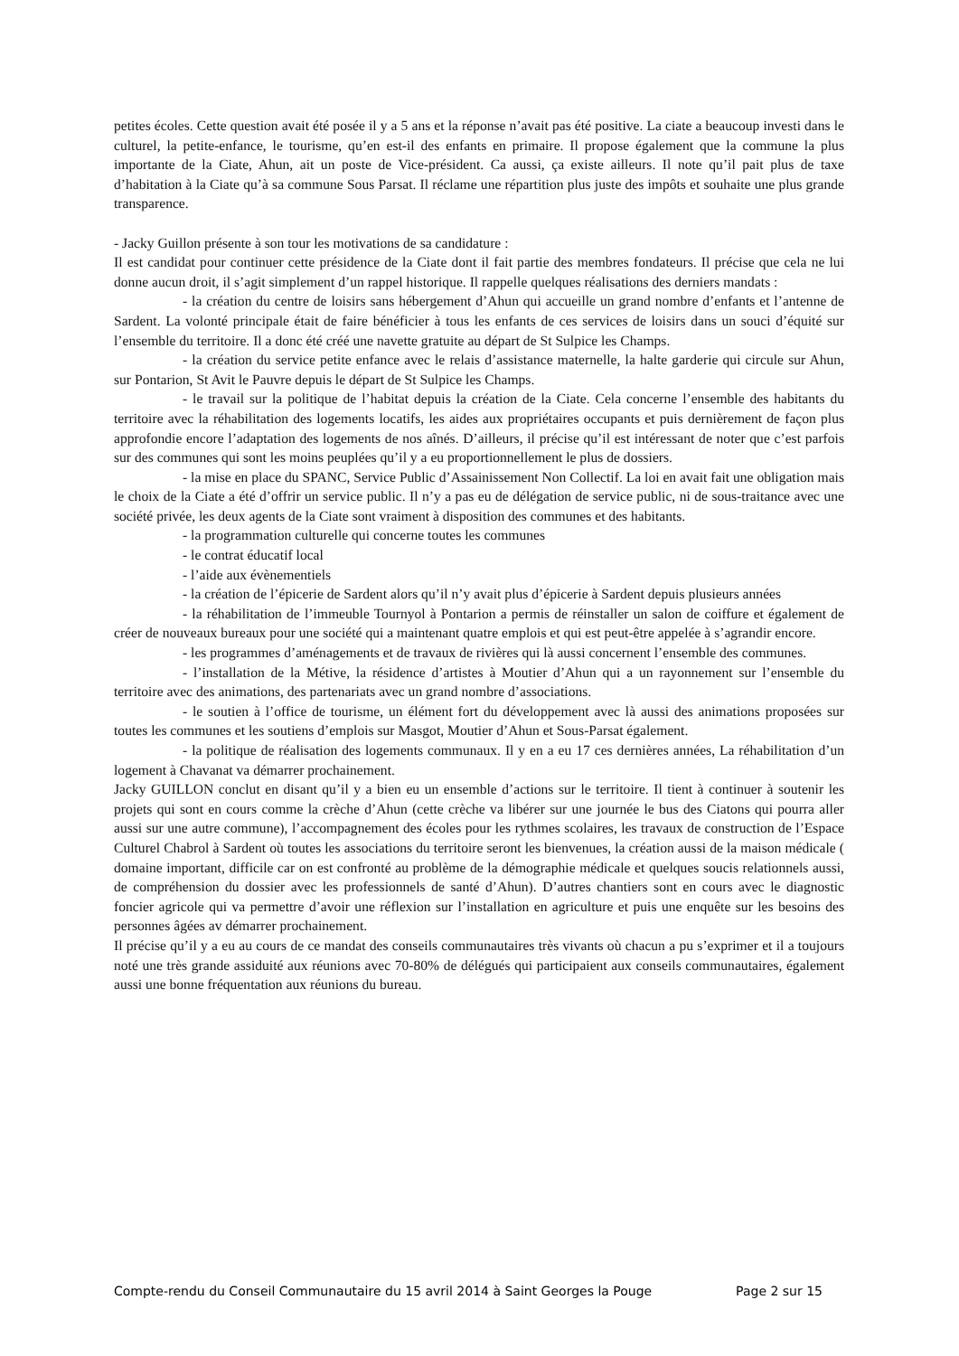petites écoles. Cette question avait été posée il y a 5 ans et la réponse n’avait pas été positive. La ciate a beaucoup investi dans le culturel, la petite-enfance, le tourisme, qu’en est-il des enfants en primaire. Il propose également que la commune la plus importante de la Ciate, Ahun, ait un poste de Vice-président. Ca aussi, ça existe ailleurs. Il note qu’il pait plus de taxe d’habitation à la Ciate qu’à sa commune Sous Parsat. Il réclame une répartition plus juste des impôts et souhaite une plus grande transparence.
- Jacky Guillon présente à son tour les motivations de sa candidature :
Il est candidat pour continuer cette présidence de la Ciate dont il fait partie des membres fondateurs. Il précise que cela ne lui donne aucun droit, il s’agit simplement d’un rappel historique. Il rappelle quelques réalisations des derniers mandats :
- la création du centre de loisirs sans hébergement d’Ahun qui accueille un grand nombre d’enfants et l’antenne de Sardent. La volonté principale était de faire bénéficier à tous les enfants de ces services de loisirs dans un souci d’équité sur l’ensemble du territoire. Il a donc été créé une navette gratuite au départ de St Sulpice les Champs.
- la création du service petite enfance avec le relais d’assistance maternelle, la halte garderie qui circule sur Ahun, sur Pontarion, St Avit le Pauvre depuis le départ de St Sulpice les Champs.
- le travail sur la politique de l’habitat depuis la création de la Ciate. Cela concerne l’ensemble des habitants du territoire avec la réhabilitation des logements locatifs, les aides aux propriétaires occupants et puis dernièrement de façon plus approfondie encore l’adaptation des logements de nos aînés. D’ailleurs, il précise qu’il est intéressant de noter que c’est parfois sur des communes qui sont les moins peuplées qu’il y a eu proportionnellement le plus de dossiers.
- la mise en place du SPANC, Service Public d’Assainissement Non Collectif. La loi en avait fait une obligation mais le choix de la Ciate a été d’offrir un service public. Il n’y a pas eu de délégation de service public, ni de sous-traitance avec une société privée, les deux agents de la Ciate sont vraiment à disposition des communes et des habitants.
- la programmation culturelle qui concerne toutes les communes
- le contrat éducatif local
- l’aide aux évènementiels
- la création de l’épicerie de Sardent alors qu’il n’y avait plus d’épicerie à Sardent depuis plusieurs années
- la réhabilitation de l’immeuble Tournyol à Pontarion a permis de réinstaller un salon de coiffure et également de créer de nouveaux bureaux pour une société qui a maintenant quatre emplois et qui est peut-être appelée à s’agrandir encore.
- les programmes d’aménagements et de travaux de rivières qui là aussi concernent l’ensemble des communes.
- l’installation de la Métive, la résidence d’artistes à Moutier d’Ahun qui a un rayonnement sur l’ensemble du territoire avec des animations, des partenariats avec un grand nombre d’associations.
- le soutien à l’office de tourisme, un élément fort du développement avec là aussi des animations proposées sur toutes les communes et les soutiens d’emplois sur Masgot, Moutier d’Ahun et Sous-Parsat également.
- la politique de réalisation des logements communaux. Il y en a eu 17 ces dernières années, La réhabilitation d’un logement à Chavanat va démarrer prochainement.
Jacky GUILLON conclut en disant qu’il y a bien eu un ensemble d’actions sur le territoire. Il tient à continuer à soutenir les projets qui sont en cours comme la crèche d’Ahun (cette crèche va libérer sur une journée le bus des Ciatons qui pourra aller aussi sur une autre commune), l’accompagnement des écoles pour les rythmes scolaires, les travaux de construction de l’Espace Culturel Chabrol à Sardent où toutes les associations du territoire seront les bienvenues, la création aussi de la maison médicale ( domaine important, difficile car on est confronté au problème de la démographie médicale et quelques soucis relationnels aussi, de compréhension du dossier avec les professionnels de santé d’Ahun). D’autres chantiers sont en cours avec le diagnostic foncier agricole qui va permettre d’avoir une réflexion sur l’installation en agriculture et puis une enquête sur les besoins des personnes âgées av démarrer prochainement.
Il précise qu’il y a eu au cours de ce mandat des conseils communautaires très vivants où chacun a pu s’exprimer et il a toujours noté une très grande assiduité aux réunions avec 70-80% de délégués qui participaient aux conseils communautaires, également aussi une bonne fréquentation aux réunions du bureau.
Compte-rendu du Conseil Communautaire du 15 avril 2014 à Saint Georges la Pouge Page 2 sur 15